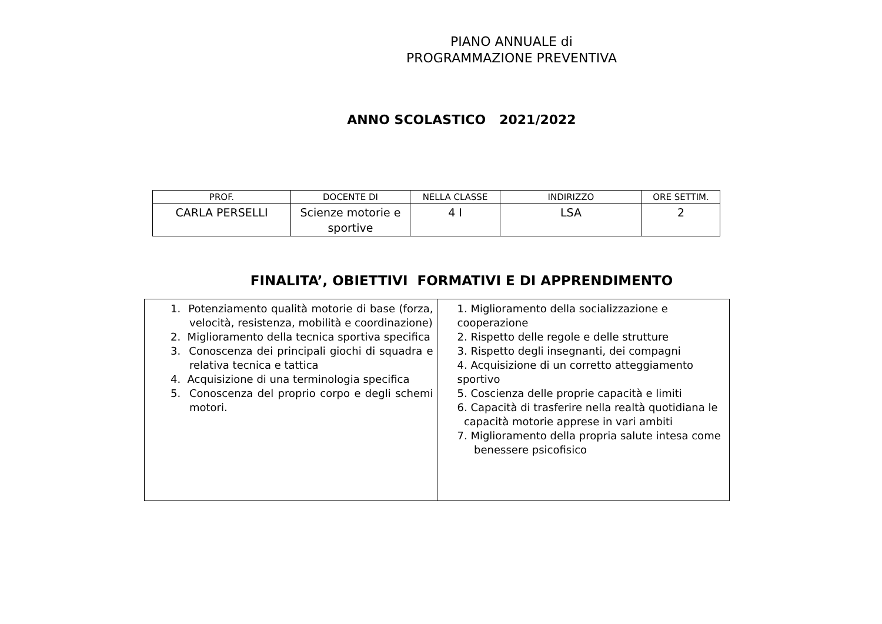PIANO ANNUALE di
PROGRAMMAZIONE PREVENTIVA
ANNO SCOLASTICO 2021/2022
| PROF. | DOCENTE DI | NELLA CLASSE | INDIRIZZO | ORE SETTIM. |
| CARLA PERSELLI | Scienze motorie e sportive | 4 I | LSA | 2 |
FINALITA’, OBIETTIVI FORMATIVI E DI APPRENDIMENTO
| 1. Potenziamento qualità motorie di base (forza, velocità, resistenza, mobilità e coordinazione) 2. Miglioramento della tecnica sportiva specifica 3. Conoscenza dei principali giochi di squadra e relativa tecnica e tattica 4. Acquisizione di una terminologia specifica 5. Conoscenza del proprio corpo e degli schemi motori. | 1. Miglioramento della socializzazione e cooperazione 2. Rispetto delle regole e delle strutture 3. Rispetto degli insegnanti, dei compagni 4. Acquisizione di un corretto atteggiamento sportivo 5. Coscienza delle proprie capacità e limiti 6. Capacità di trasferire nella realtà quotidiana le capacità motorie apprese in vari ambiti 7. Miglioramento della propria salute intesa come benessere psicofisico |